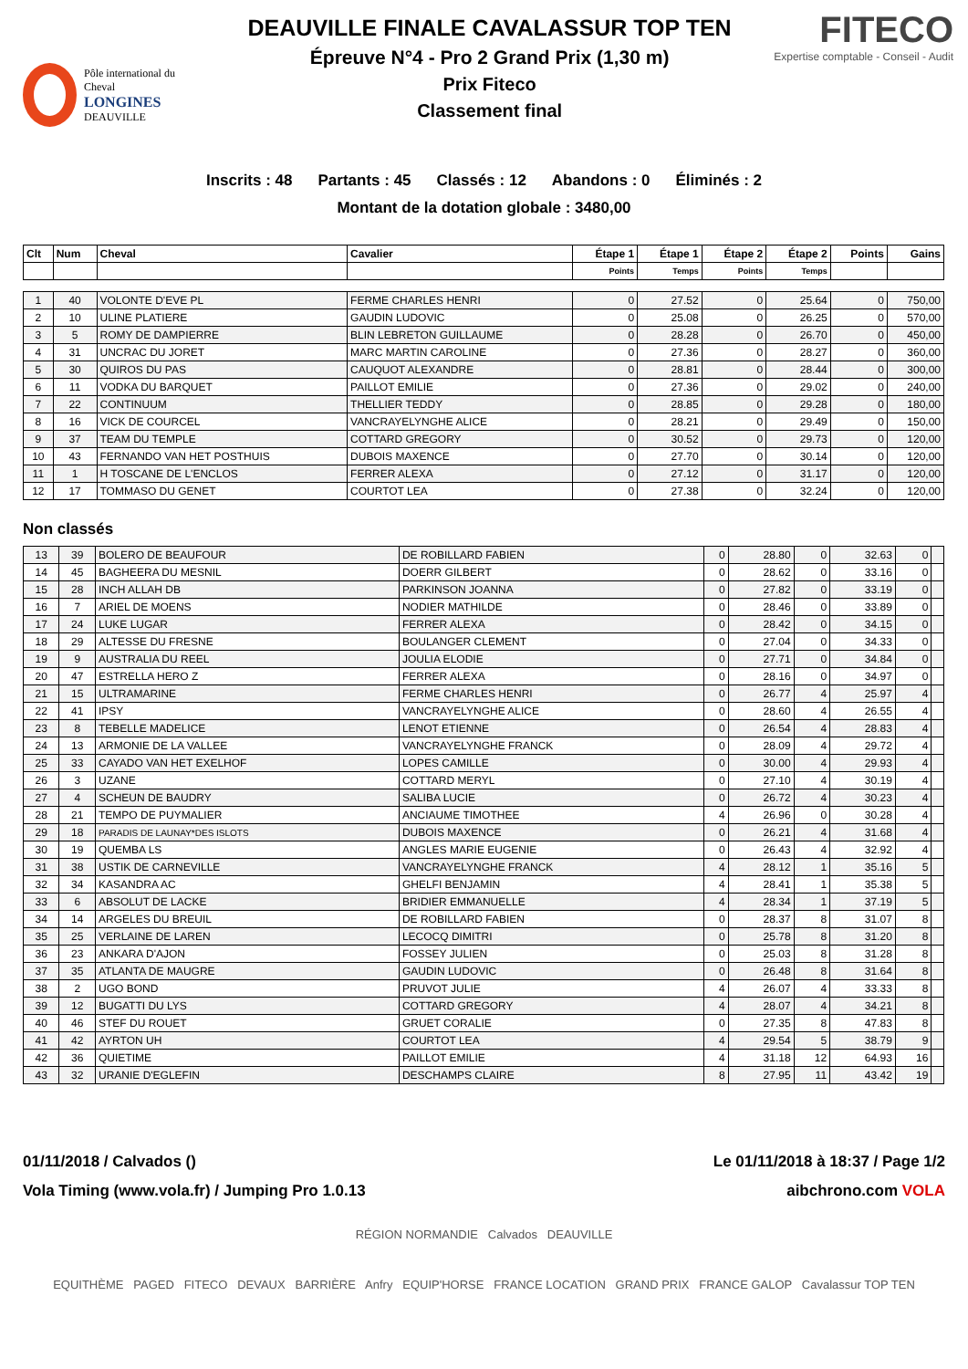Pôle international du Cheval
LONGINES
DEAUVILLE
DEAUVILLE FINALE CAVALASSUR TOP TEN
Épreuve N°4 - Pro 2 Grand Prix (1,30 m)
Prix Fiteco
Classement final
FITECO
Expertise comptable - Conseil - Audit
Inscrits : 48 Partants : 45 Classés : 12 Abandons : 0 Éliminés : 2
Montant de la dotation globale : 3480,00
| Clt | Num | Cheval | Cavalier | Étape 1 | Étape 1 | Étape 2 | Étape 2 | Points | Gains |
| --- | --- | --- | --- | --- | --- | --- | --- | --- | --- |
| | | | | Points | Temps | Points | Temps | | |
| 1 | 40 | VOLONTE D'EVE PL | FERME CHARLES HENRI | 0 | 27.52 | 0 | 25.64 | 0 | 750,00 |
| 2 | 10 | ULINE PLATIERE | GAUDIN LUDOVIC | 0 | 25.08 | 0 | 26.25 | 0 | 570,00 |
| 3 | 5 | ROMY DE DAMPIERRE | BLIN LEBRETON GUILLAUME | 0 | 28.28 | 0 | 26.70 | 0 | 450,00 |
| 4 | 31 | UNCRAC DU JORET | MARC MARTIN CAROLINE | 0 | 27.36 | 0 | 28.27 | 0 | 360,00 |
| 5 | 30 | QUIROS DU PAS | CAUQUOT ALEXANDRE | 0 | 28.81 | 0 | 28.44 | 0 | 300,00 |
| 6 | 11 | VODKA DU BARQUET | PAILLOT EMILIE | 0 | 27.36 | 0 | 29.02 | 0 | 240,00 |
| 7 | 22 | CONTINUUM | THELLIER TEDDY | 0 | 28.85 | 0 | 29.28 | 0 | 180,00 |
| 8 | 16 | VICK DE COURCEL | VANCRAYELYNGHE ALICE | 0 | 28.21 | 0 | 29.49 | 0 | 150,00 |
| 9 | 37 | TEAM DU TEMPLE | COTTARD GREGORY | 0 | 30.52 | 0 | 29.73 | 0 | 120,00 |
| 10 | 43 | FERNANDO VAN HET POSTHUIS | DUBOIS MAXENCE | 0 | 27.70 | 0 | 30.14 | 0 | 120,00 |
| 11 | 1 | H TOSCANE DE L'ENCLOS | FERRER ALEXA | 0 | 27.12 | 0 | 31.17 | 0 | 120,00 |
| 12 | 17 | TOMMASO DU GENET | COURTOT LEA | 0 | 27.38 | 0 | 32.24 | 0 | 120,00 |
Non classés
| 13 | 39 | BOLERO DE BEAUFOUR | DE ROBILLARD FABIEN | 0 | 28.80 | 0 | 32.63 | 0 | |
| 14 | 45 | BAGHEERA DU MESNIL | DOERR GILBERT | 0 | 28.62 | 0 | 33.16 | 0 | |
| 15 | 28 | INCH ALLAH DB | PARKINSON JOANNA | 0 | 27.82 | 0 | 33.19 | 0 | |
| 16 | 7 | ARIEL DE MOENS | NODIER MATHILDE | 0 | 28.46 | 0 | 33.89 | 0 | |
| 17 | 24 | LUKE LUGAR | FERRER ALEXA | 0 | 28.42 | 0 | 34.15 | 0 | |
| 18 | 29 | ALTESSE DU FRESNE | BOULANGER CLEMENT | 0 | 27.04 | 0 | 34.33 | 0 | |
| 19 | 9 | AUSTRALIA DU REEL | JOULIA ELODIE | 0 | 27.71 | 0 | 34.84 | 0 | |
| 20 | 47 | ESTRELLA HERO Z | FERRER ALEXA | 0 | 28.16 | 0 | 34.97 | 0 | |
| 21 | 15 | ULTRAMARINE | FERME CHARLES HENRI | 0 | 26.77 | 4 | 25.97 | 4 | |
| 22 | 41 | IPSY | VANCRAYELYNGHE ALICE | 0 | 28.60 | 4 | 26.55 | 4 | |
| 23 | 8 | TEBELLE MADELICE | LENOT ETIENNE | 0 | 26.54 | 4 | 28.83 | 4 | |
| 24 | 13 | ARMONIE DE LA VALLEE | VANCRAYELYNGHE FRANCK | 0 | 28.09 | 4 | 29.72 | 4 | |
| 25 | 33 | CAYADO VAN HET EXELHOF | LOPES CAMILLE | 0 | 30.00 | 4 | 29.93 | 4 | |
| 26 | 3 | UZANE | COTTARD MERYL | 0 | 27.10 | 4 | 30.19 | 4 | |
| 27 | 4 | SCHEUN DE BAUDRY | SALIBA LUCIE | 0 | 26.72 | 4 | 30.23 | 4 | |
| 28 | 21 | TEMPO DE PUYMALIER | ANCIAUME TIMOTHEE | 4 | 26.96 | 0 | 30.28 | 4 | |
| 29 | 18 | PARADIS DE LAUNAY*DES ISLOTS | DUBOIS MAXENCE | 0 | 26.21 | 4 | 31.68 | 4 | |
| 30 | 19 | QUEMBA LS | ANGLES MARIE EUGENIE | 0 | 26.43 | 4 | 32.92 | 4 | |
| 31 | 38 | USTIK DE CARNEVILLE | VANCRAYELYNGHE FRANCK | 4 | 28.12 | 1 | 35.16 | 5 | |
| 32 | 34 | KASANDRA AC | GHELFI BENJAMIN | 4 | 28.41 | 1 | 35.38 | 5 | |
| 33 | 6 | ABSOLUT DE LACKE | BRIDIER EMMANUELLE | 4 | 28.34 | 1 | 37.19 | 5 | |
| 34 | 14 | ARGELES DU BREUIL | DE ROBILLARD FABIEN | 0 | 28.37 | 8 | 31.07 | 8 | |
| 35 | 25 | VERLAINE DE LAREN | LECOCQ DIMITRI | 0 | 25.78 | 8 | 31.20 | 8 | |
| 36 | 23 | ANKARA D'AJON | FOSSEY JULIEN | 0 | 25.03 | 8 | 31.28 | 8 | |
| 37 | 35 | ATLANTA DE MAUGRE | GAUDIN LUDOVIC | 0 | 26.48 | 8 | 31.64 | 8 | |
| 38 | 2 | UGO BOND | PRUVOT JULIE | 4 | 26.07 | 4 | 33.33 | 8 | |
| 39 | 12 | BUGATTI DU LYS | COTTARD GREGORY | 4 | 28.07 | 4 | 34.21 | 8 | |
| 40 | 46 | STEF DU ROUET | GRUET CORALIE | 0 | 27.35 | 8 | 47.83 | 8 | |
| 41 | 42 | AYRTON UH | COURTOT LEA | 4 | 29.54 | 5 | 38.79 | 9 | |
| 42 | 36 | QUIETIME | PAILLOT EMILIE | 4 | 31.18 | 12 | 64.93 | 16 | |
| 43 | 32 | URANIE D'EGLEFIN | DESCHAMPS CLAIRE | 8 | 27.95 | 11 | 43.42 | 19 | |
01/11/2018 / Calvados () Le 01/11/2018 à 18:37 / Page 1/2
Vola Timing (www.vola.fr) / Jumping Pro 1.0.13 aibchrono.com VOLA
RÉGION NORMANDIE Calvados DEAUVILLE
EQUITHÈME PAGED FITECO DEVAUX BARRIÈRE Anfry EQUIP'HORSE FRANCE LOCATION GRAND PRIX FRANCE GALOP Cavalassur TOP TEN